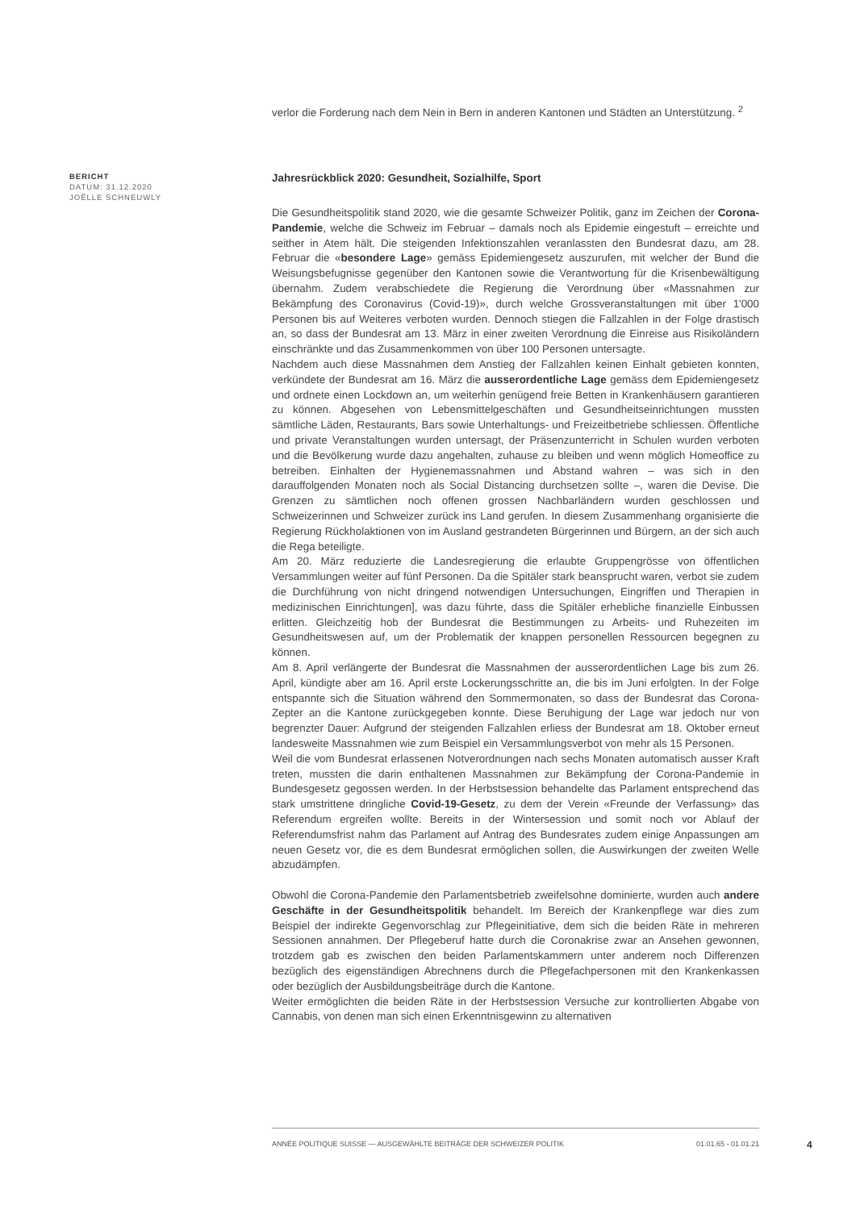verlor die Forderung nach dem Nein in Bern in anderen Kantonen und Städten an Unterstützung. <sup>2</sup>
Jahresrückblick 2020: Gesundheit, Sozialhilfe, Sport
Die Gesundheitspolitik stand 2020, wie die gesamte Schweizer Politik, ganz im Zeichen der Corona-Pandemie, welche die Schweiz im Februar – damals noch als Epidemie eingestuft – erreichte und seither in Atem hält. Die steigenden Infektionszahlen veranlassten den Bundesrat dazu, am 28. Februar die «besondere Lage» gemäss Epidemiengesetz auszurufen, mit welcher der Bund die Weisungsbefugnisse gegenüber den Kantonen sowie die Verantwortung für die Krisenbewältigung übernahm. Zudem verabschiedete die Regierung die Verordnung über «Massnahmen zur Bekämpfung des Coronavirus (Covid-19)», durch welche Grossveranstaltungen mit über 1'000 Personen bis auf Weiteres verboten wurden. Dennoch stiegen die Fallzahlen in der Folge drastisch an, so dass der Bundesrat am 13. März in einer zweiten Verordnung die Einreise aus Risikoländern einschränkte und das Zusammenkommen von über 100 Personen untersagte.
Nachdem auch diese Massnahmen dem Anstieg der Fallzahlen keinen Einhalt gebieten konnten, verkündete der Bundesrat am 16. März die ausserordentliche Lage gemäss dem Epidemiengesetz und ordnete einen Lockdown an, um weiterhin genügend freie Betten in Krankenhäusern garantieren zu können. Abgesehen von Lebensmittelgeschäften und Gesundheitseinrichtungen mussten sämtliche Läden, Restaurants, Bars sowie Unterhaltungs- und Freizeitbetriebe schliessen. Öffentliche und private Veranstaltungen wurden untersagt, der Präsenzunterricht in Schulen wurden verboten und die Bevölkerung wurde dazu angehalten, zuhause zu bleiben und wenn möglich Homeoffice zu betreiben. Einhalten der Hygienemassnahmen und Abstand wahren – was sich in den darauffolgenden Monaten noch als Social Distancing durchsetzen sollte –, waren die Devise. Die Grenzen zu sämtlichen noch offenen grossen Nachbarländern wurden geschlossen und Schweizerinnen und Schweizer zurück ins Land gerufen. In diesem Zusammenhang organisierte die Regierung Rückholaktionen von im Ausland gestrandeten Bürgerinnen und Bürgern, an der sich auch die Rega beteiligte.
Am 20. März reduzierte die Landesregierung die erlaubte Gruppengrösse von öffentlichen Versammlungen weiter auf fünf Personen. Da die Spitäler stark beansprucht waren, verbot sie zudem die Durchführung von nicht dringend notwendigen Untersuchungen, Eingriffen und Therapien in medizinischen Einrichtungen], was dazu führte, dass die Spitäler erhebliche finanzielle Einbussen erlitten. Gleichzeitig hob der Bundesrat die Bestimmungen zu Arbeits- und Ruhezeiten im Gesundheitswesen auf, um der Problematik der knappen personellen Ressourcen begegnen zu können.
Am 8. April verlängerte der Bundesrat die Massnahmen der ausserordentlichen Lage bis zum 26. April, kündigte aber am 16. April erste Lockerungsschritte an, die bis im Juni erfolgten. In der Folge entspannte sich die Situation während den Sommermonaten, so dass der Bundesrat das Corona-Zepter an die Kantone zurückgegeben konnte. Diese Beruhigung der Lage war jedoch nur von begrenzter Dauer: Aufgrund der steigenden Fallzahlen erliess der Bundesrat am 18. Oktober erneut landesweite Massnahmen wie zum Beispiel ein Versammlungsverbot von mehr als 15 Personen.
Weil die vom Bundesrat erlassenen Notverordnungen nach sechs Monaten automatisch ausser Kraft treten, mussten die darin enthaltenen Massnahmen zur Bekämpfung der Corona-Pandemie in Bundesgesetz gegossen werden. In der Herbstsession behandelte das Parlament entsprechend das stark umstrittene dringliche Covid-19-Gesetz, zu dem der Verein «Freunde der Verfassung» das Referendum ergreifen wollte. Bereits in der Wintersession und somit noch vor Ablauf der Referendumsfrist nahm das Parlament auf Antrag des Bundesrates zudem einige Anpassungen am neuen Gesetz vor, die es dem Bundesrat ermöglichen sollen, die Auswirkungen der zweiten Welle abzudämpfen.
Obwohl die Corona-Pandemie den Parlamentsbetrieb zweifelsohne dominierte, wurden auch andere Geschäfte in der Gesundheitspolitik behandelt. Im Bereich der Krankenpflege war dies zum Beispiel der indirekte Gegenvorschlag zur Pflegeinitiative, dem sich die beiden Räte in mehreren Sessionen annahmen. Der Pflegeberuf hatte durch die Coronakrise zwar an Ansehen gewonnen, trotzdem gab es zwischen den beiden Parlamentskammern unter anderem noch Differenzen bezüglich des eigenständigen Abrechnens durch die Pflegefachpersonen mit den Krankenkassen oder bezüglich der Ausbildungsbeiträge durch die Kantone.
Weiter ermöglichten die beiden Räte in der Herbstsession Versuche zur kontrollierten Abgabe von Cannabis, von denen man sich einen Erkenntnisgewinn zu alternativen
BERICHT
DATUM: 31.12.2020
JOËLLE SCHNEUWLY
ANNÉE POLITIQUE SUISSE — AUSGEWÄHLTE BEITRÄGE DER SCHWEIZER POLITIK 01.01.65 - 01.01.21
4